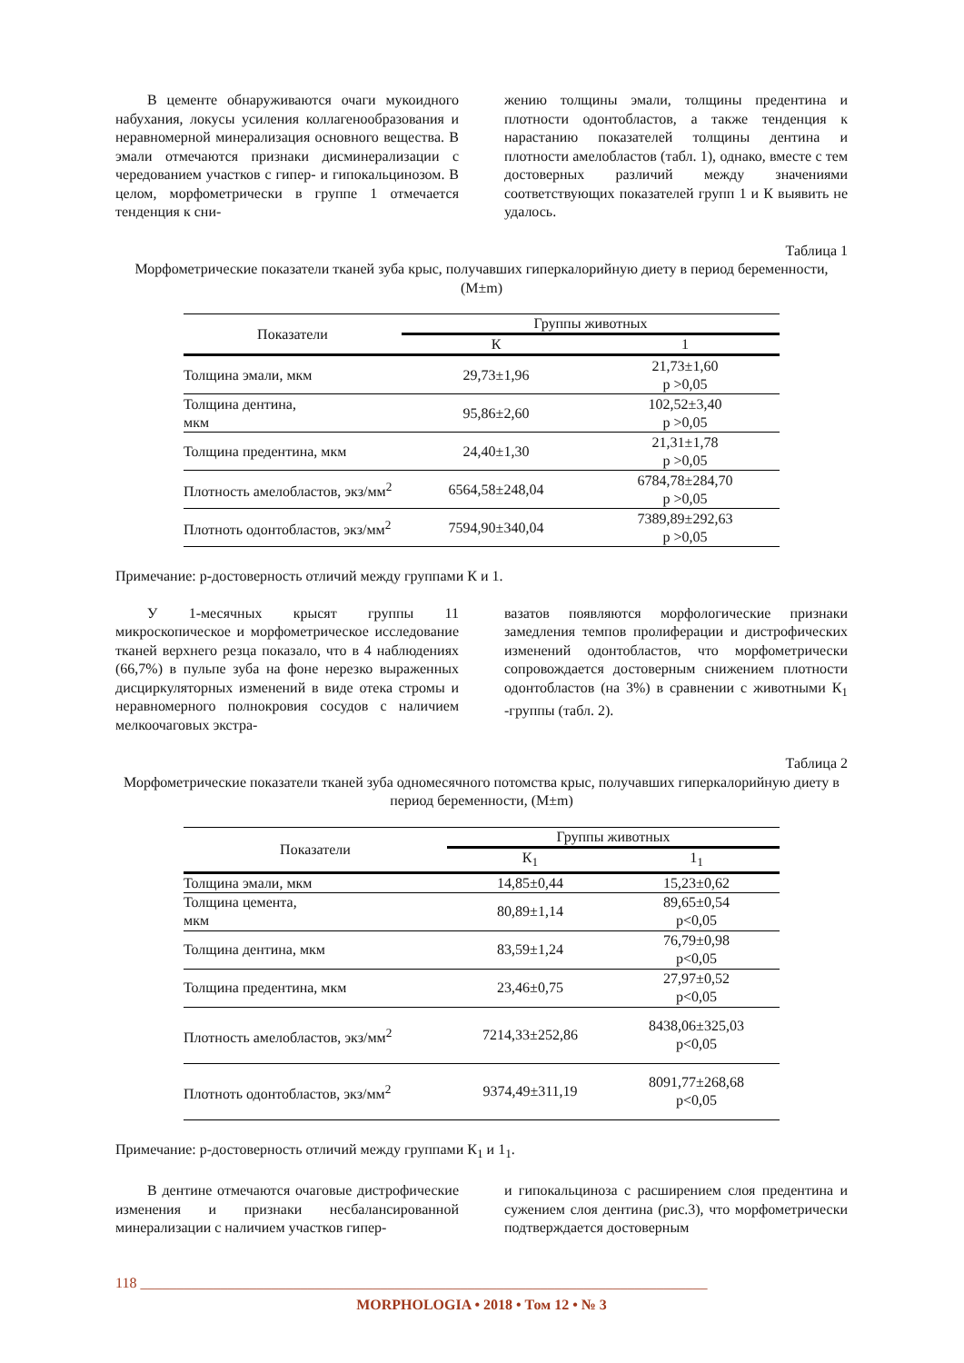В цементе обнаруживаются очаги мукоидного набухания, локусы усиления коллагенообразования и неравномерной минерализация основного вещества. В эмали отмечаются признаки дисминерализации с чередованием участков с гипер- и гипокальцинозом. В целом, морфометрически в группе 1 отмечается тенденция к сни-
жению толщины эмали, толщины предентина и плотности одонтобластов, а также тенденция к нарастанию показателей толщины дентина и плотности амелобластов (табл. 1), однако, вместе с тем достоверных различий между значениями соответствующих показателей групп 1 и К выявить не удалось.
Таблица 1
Морфометрические показатели тканей зуба крыс, получавших гиперкалорийную диету в период беременности, (M±m)
| Показатели | Группы животных | |
| --- | --- | --- |
| | К | 1 |
| Толщина эмали, мкм | 29,73±1,96 | 21,73±1,60 p >0,05 |
| Толщина дентина, мкм | 95,86±2,60 | 102,52±3,40 p >0,05 |
| Толщина предентина, мкм | 24,40±1,30 | 21,31±1,78 p >0,05 |
| Плотность амелобластов, экз/мм<sup>2</sup> | 6564,58±248,04 | 6784,78±284,70 p >0,05 |
| Плотноть одонтобластов, экз/мм<sup>2</sup> | 7594,90±340,04 | 7389,89±292,63 p >0,05 |
Примечание: р-достоверность отличий между группами К и 1.
У 1-месячных крысят группы 11 микроскопическое и морфометрическое исследование тканей верхнего резца показало, что в 4 наблюдениях (66,7%) в пульпе зуба на фоне нерезко выраженных дисциркуляторных изменений в виде отека стромы и неравномерного полнокровия сосудов с наличием мелкоочаговых экстра-
вазатов появляются морфологические признаки замедления темпов пролиферации и дистрофических изменений одонтобластов, что морфометрически сопровождается достоверным снижением плотности одонтобластов (на 3%) в сравнении с животными К<sub>1</sub> -группы (табл. 2).
Таблица 2
Морфометрические показатели тканей зуба одномесячного потомства крыс, получавших гиперкалорийную диету в период беременности, (M±m)
| Показатели | Группы животных | |
| --- | --- | --- |
| | К<sub>1</sub> | 1<sub>1</sub> |
| Толщина эмали, мкм | 14,85±0,44 | 15,23±0,62 |
| Толщина цемента, мкм | 80,89±1,14 | 89,65±0,54 p<0,05 |
| Толщина дентина, мкм | 83,59±1,24 | 76,79±0,98 p<0,05 |
| Толщина предентина, мкм | 23,46±0,75 | 27,97±0,52 p<0,05 |
| Плотность амелобластов, экз/мм<sup>2</sup> | 7214,33±252,86 | 8438,06±325,03 p<0,05 |
| Плотноть одонтобластов, экз/мм<sup>2</sup> | 9374,49±311,19 | 8091,77±268,68 p<0,05 |
Примечание: р-достоверность отличий между группами К<sub>1</sub> и 1<sub>1</sub>.
В дентине отмечаются очаговые дистрофические изменения и признаки несбалансированной минерализации с наличием участков гипер-
и гипокальциноза с расширением слоя предентина и сужением слоя дентина (рис.3), что морфометрически подтверждается достоверным
118 ______________________________________________________________________________
MORPHOLOGIA • 2018 • Том 12 • № 3